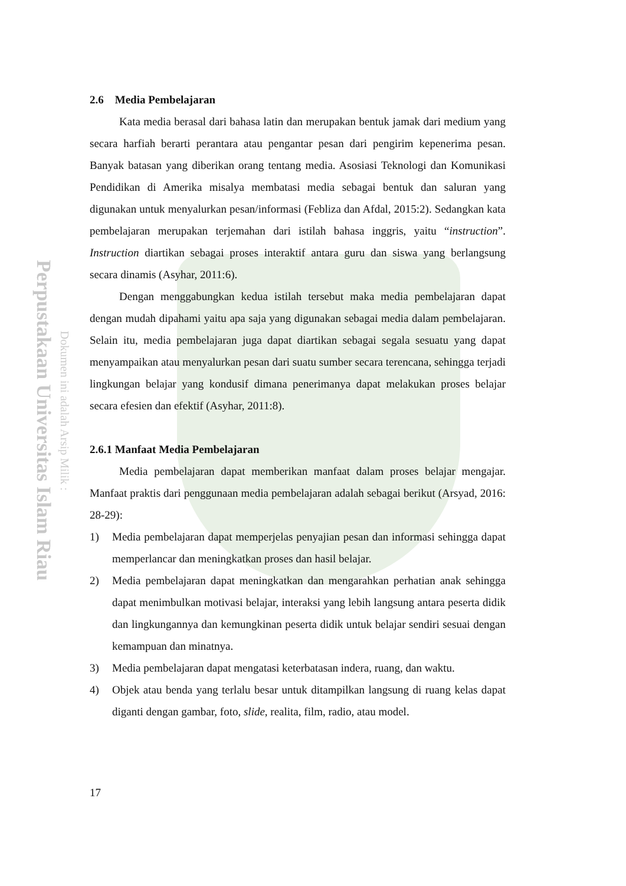Perpustakaan Universitas Islam Riau
Dokumen ini adalah Arsip Milik :
2.6 Media Pembelajaran
Kata media berasal dari bahasa latin dan merupakan bentuk jamak dari medium yang secara harfiah berarti perantara atau pengantar pesan dari pengirim kepenerima pesan. Banyak batasan yang diberikan orang tentang media. Asosiasi Teknologi dan Komunikasi Pendidikan di Amerika misalya membatasi media sebagai bentuk dan saluran yang digunakan untuk menyalurkan pesan/informasi (Febliza dan Afdal, 2015:2). Sedangkan kata pembelajaran merupakan terjemahan dari istilah bahasa inggris, yaitu “instruction”. Instruction diartikan sebagai proses interaktif antara guru dan siswa yang berlangsung secara dinamis (Asyhar, 2011:6).
Dengan menggabungkan kedua istilah tersebut maka media pembelajaran dapat dengan mudah dipahami yaitu apa saja yang digunakan sebagai media dalam pembelajaran. Selain itu, media pembelajaran juga dapat diartikan sebagai segala sesuatu yang dapat menyampaikan atau menyalurkan pesan dari suatu sumber secara terencana, sehingga terjadi lingkungan belajar yang kondusif dimana penerimanya dapat melakukan proses belajar secara efesien dan efektif (Asyhar, 2011:8).
2.6.1 Manfaat Media Pembelajaran
Media pembelajaran dapat memberikan manfaat dalam proses belajar mengajar. Manfaat praktis dari penggunaan media pembelajaran adalah sebagai berikut (Arsyad, 2016: 28-29):
1) Media pembelajaran dapat memperjelas penyajian pesan dan informasi sehingga dapat memperlancar dan meningkatkan proses dan hasil belajar.
2) Media pembelajaran dapat meningkatkan dan mengarahkan perhatian anak sehingga dapat menimbulkan motivasi belajar, interaksi yang lebih langsung antara peserta didik dan lingkungannya dan kemungkinan peserta didik untuk belajar sendiri sesuai dengan kemampuan dan minatnya.
3) Media pembelajaran dapat mengatasi keterbatasan indera, ruang, dan waktu.
4) Objek atau benda yang terlalu besar untuk ditampilkan langsung di ruang kelas dapat diganti dengan gambar, foto, slide, realita, film, radio, atau model.
17